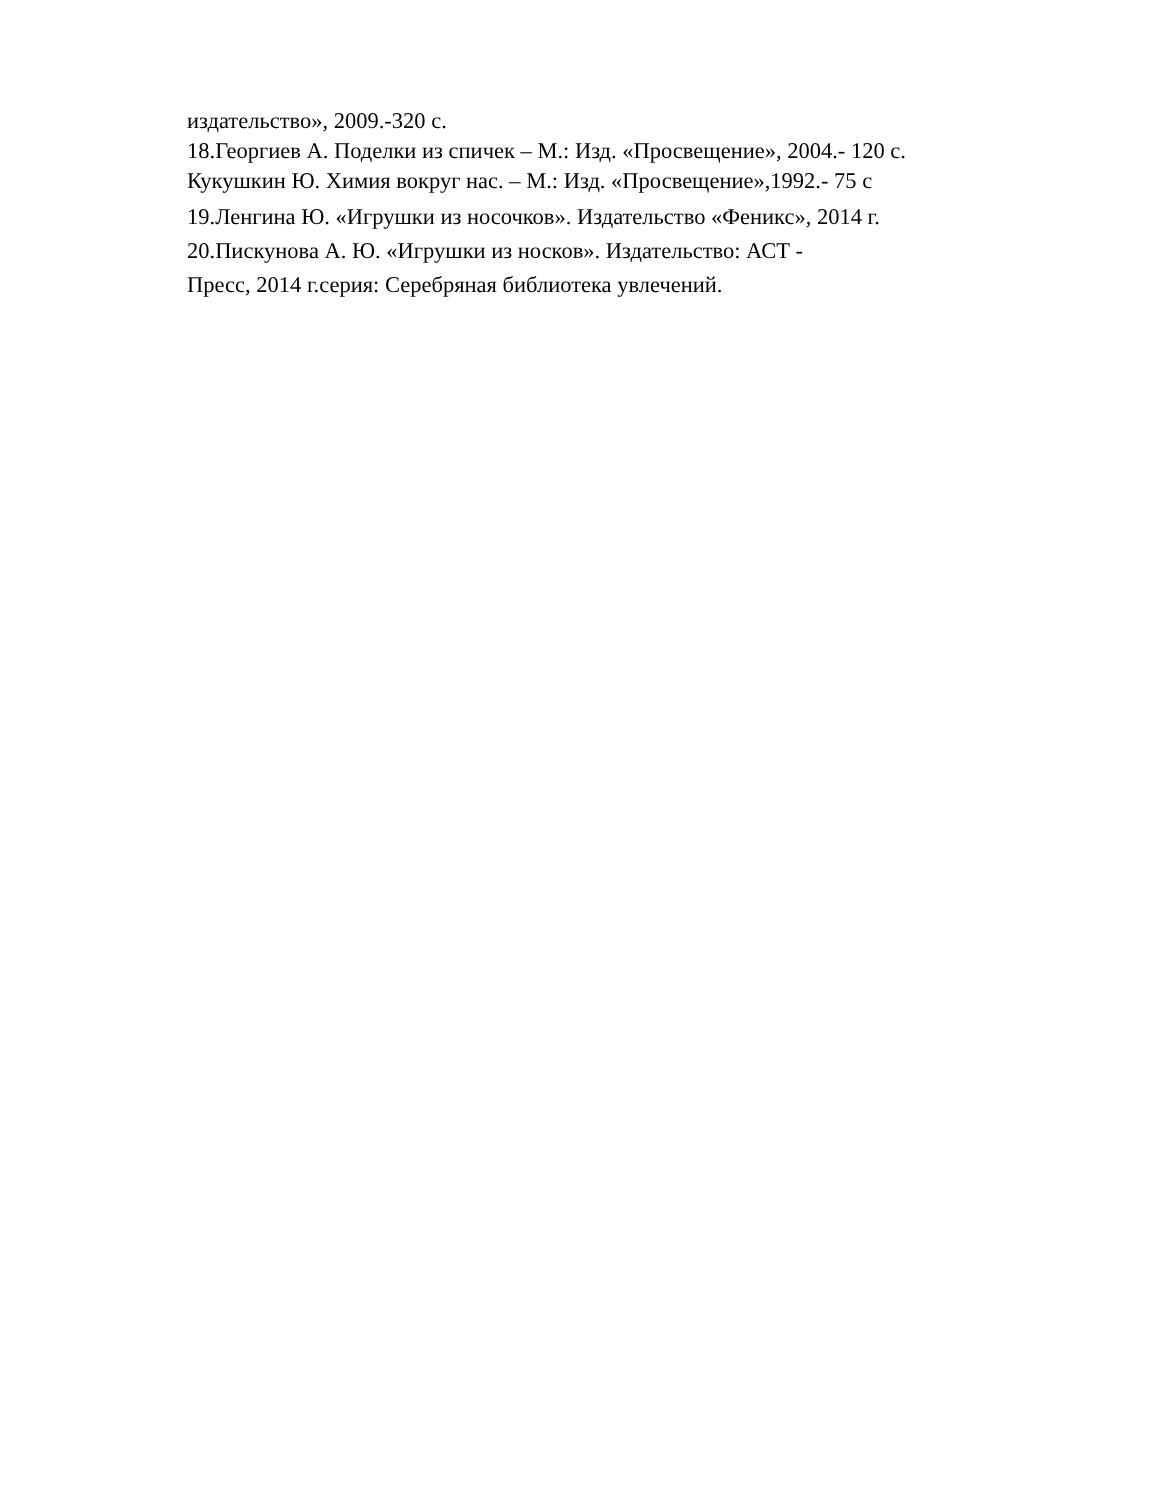издательство», 2009.-320 с.
18.Георгиев А. Поделки из спичек – М.: Изд. «Просвещение», 2004.- 120 с.
Кукушкин Ю. Химия вокруг нас. – М.: Изд. «Просвещение»,1992.- 75 с
19.Ленгина Ю. «Игрушки из носочков». Издательство «Феникс», 2014 г.
20.Пискунова А. Ю. «Игрушки из носков». Издательство: АСТ -
Пресс, 2014 г.серия: Серебряная библиотека увлечений.